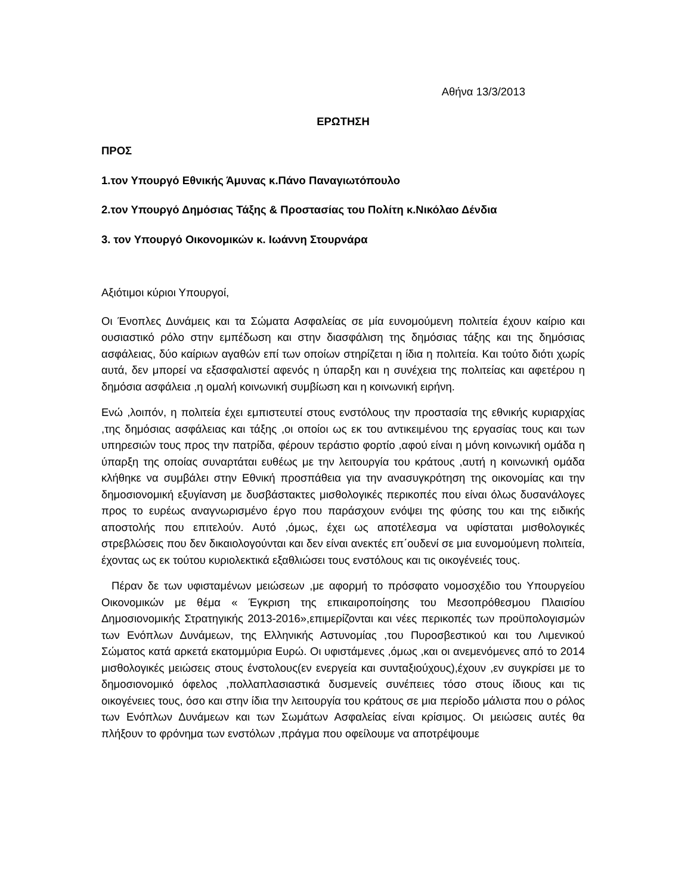Αθήνα 13/3/2013
ΕΡΩΤΗΣΗ
ΠΡΟΣ
1.τον Υπουργό Εθνικής Άμυνας κ.Πάνο Παναγιωτόπουλο
2.τον Υπουργό Δημόσιας Τάξης & Προστασίας του Πολίτη κ.Νικόλαο Δένδια
3. τον Υπουργό Οικονομικών κ. Ιωάννη Στουρνάρα
Αξιότιμοι κύριοι Υπουργοί,
Οι Ένοπλες Δυνάμεις και τα Σώματα Ασφαλείας σε μία ευνομούμενη πολιτεία έχουν καίριο και ουσιαστικό ρόλο στην εμπέδωση και στην διασφάλιση της δημόσιας τάξης και της δημόσιας ασφάλειας, δύο καίριων αγαθών επί των οποίων στηρίζεται η ίδια η πολιτεία. Και τούτο διότι χωρίς αυτά, δεν μπορεί να εξασφαλιστεί αφενός η ύπαρξη και η συνέχεια της πολιτείας και αφετέρου η δημόσια ασφάλεια ,η ομαλή κοινωνική συμβίωση και η κοινωνική ειρήνη.
Ενώ ,λοιπόν, η πολιτεία έχει εμπιστευτεί στους ενστόλους την προστασία της εθνικής κυριαρχίας ,της δημόσιας ασφάλειας και τάξης ,οι οποίοι ως εκ του αντικειμένου της εργασίας τους και των υπηρεσιών τους προς την πατρίδα, φέρουν τεράστιο φορτίο ,αφού είναι η μόνη κοινωνική ομάδα η ύπαρξη της οποίας συναρτάται ευθέως με την λειτουργία του κράτους ,αυτή η κοινωνική ομάδα κλήθηκε να συμβάλει στην Εθνική προσπάθεια για την ανασυγκρότηση της οικονομίας και την δημοσιονομική εξυγίανση με δυσβάστακτες μισθολογικές περικοπές που είναι όλως δυσανάλογες προς το ευρέως αναγνωρισμένο έργο που παράσχουν ενόψει της φύσης του και της ειδικής αποστολής που επιτελούν. Αυτό ,όμως, έχει ως αποτέλεσμα να υφίσταται μισθολογικές στρεβλώσεις που δεν δικαιολογούνται και δεν είναι ανεκτές επ΄ουδενί σε μια ευνομούμενη πολιτεία, έχοντας ως εκ τούτου κυριολεκτικά εξαθλιώσει τους ενστόλους και τις οικογένειές τους.
Πέραν δε των υφισταμένων μειώσεων ,με αφορμή το πρόσφατο νομοσχέδιο του Υπουργείου Οικονομικών με θέμα « Έγκριση της επικαιροποίησης του Μεσοπρόθεσμου Πλαισίου Δημοσιονομικής Στρατηγικής 2013-2016»,επιμερίζονται και νέες περικοπές των προϋπολογισμών των Ενόπλων Δυνάμεων, της Ελληνικής Αστυνομίας ,του Πυροσβεστικού και του Λιμενικού Σώματος κατά αρκετά εκατομμύρια Ευρώ. Οι υφιστάμενες ,όμως ,και οι ανεμενόμενες από το 2014 μισθολογικές μειώσεις στους ένστολους(εν ενεργεία και συνταξιούχους),έχουν ,εν συγκρίσει με το δημοσιονομικό όφελος ,πολλαπλασιαστικά δυσμενείς συνέπειες τόσο στους ίδιους και τις οικογένειες τους, όσο και στην ίδια την λειτουργία του κράτους σε μια περίοδο μάλιστα που ο ρόλος των Ενόπλων Δυνάμεων και των Σωμάτων Ασφαλείας είναι κρίσιμος. Οι μειώσεις αυτές θα πλήξουν το φρόνημα των ενστόλων ,πράγμα που οφείλουμε να αποτρέψουμε